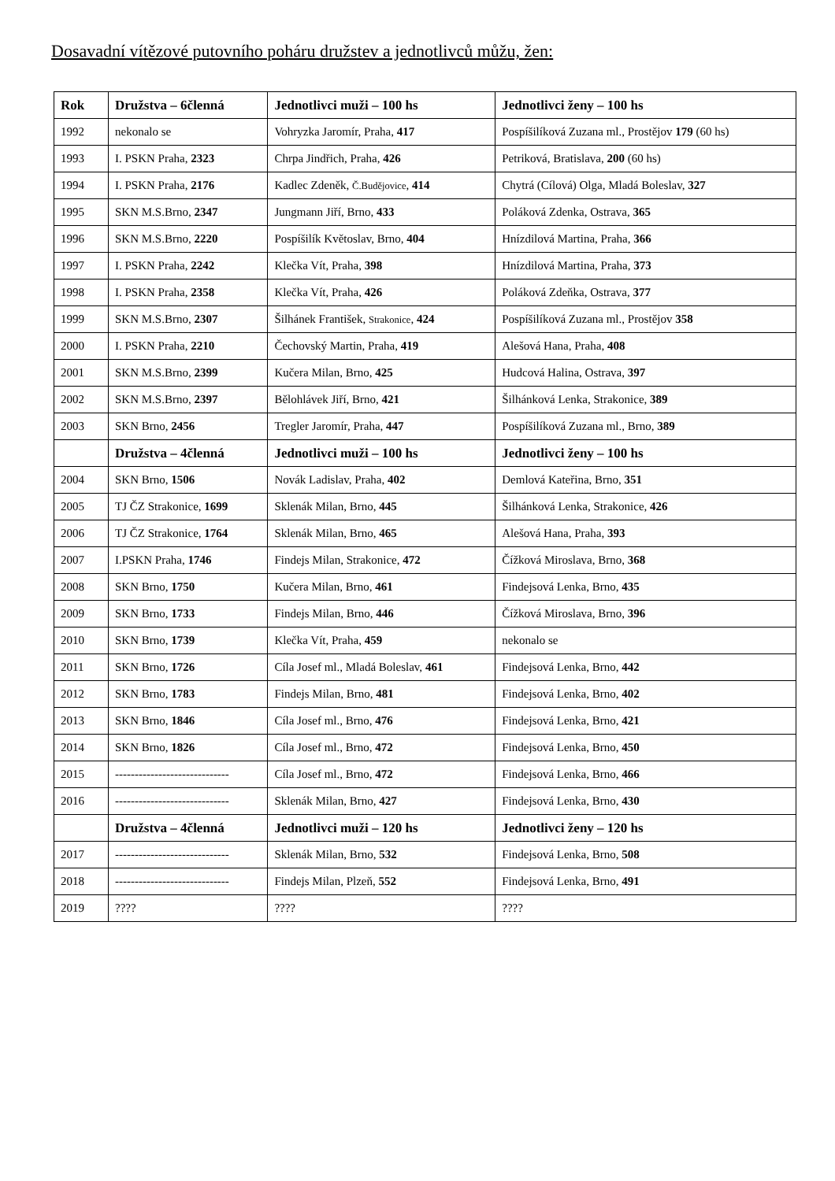Dosavadní vítězové putovního poháru družstev a jednotlivců můžu, žen:
| Rok | Družstva – 6členná | Jednotlivci muži – 100 hs | Jednotlivci ženy – 100 hs |
| --- | --- | --- | --- |
| 1992 | nekonalo se | Vohryzka Jaromír, Praha, 417 | Pospíšilíková Zuzana ml., Prostějov 179 (60 hs) |
| 1993 | I. PSKN Praha, 2323 | Chrpa Jindřich, Praha, 426 | Petriková, Bratislava, 200 (60 hs) |
| 1994 | I. PSKN Praha, 2176 | Kadlec Zdeněk, Č.Budějovice , 414 | Chytrá (Cílová) Olga, Mladá Boleslav, 327 |
| 1995 | SKN M.S.Brno, 2347 | Jungmann Jiří, Brno, 433 | Poláková Zdenka, Ostrava, 365 |
| 1996 | SKN M.S.Brno, 2220 | Pospíšilík Květoslav, Brno, 404 | Hnízdilová Martina, Praha, 366 |
| 1997 | I. PSKN Praha, 2242 | Klečka Vít, Praha, 398 | Hnízdilová Martina, Praha, 373 |
| 1998 | I. PSKN Praha, 2358 | Klečka Vít, Praha, 426 | Poláková Zdeňka, Ostrava, 377 |
| 1999 | SKN M.S.Brno, 2307 | Šilhánek František, Strakonice , 424 | Pospíšilíková Zuzana ml., Prostějov 358 |
| 2000 | I. PSKN Praha, 2210 | Čechovský Martin, Praha, 419 | Alešová Hana, Praha, 408 |
| 2001 | SKN M.S.Brno, 2399 | Kučera Milan, Brno, 425 | Hudcová Halina, Ostrava, 397 |
| 2002 | SKN M.S.Brno, 2397 | Bělohlávek Jiří, Brno, 421 | Šilhánková Lenka, Strakonice, 389 |
| 2003 | SKN Brno, 2456 | Tregler Jaromír, Praha, 447 | Pospíšilíková Zuzana ml., Brno, 389 |
| | Družstva – 4členná | Jednotlivci muži – 100 hs | Jednotlivci ženy – 100 hs |
| 2004 | SKN Brno, 1506 | Novák Ladislav, Praha, 402 | Demlová Kateřina, Brno, 351 |
| 2005 | TJ ČZ Strakonice, 1699 | Sklenák Milan, Brno, 445 | Šilhánková Lenka, Strakonice, 426 |
| 2006 | TJ ČZ Strakonice, 1764 | Sklenák Milan, Brno, 465 | Alešová Hana, Praha, 393 |
| 2007 | I.PSKN Praha, 1746 | Findejs Milan, Strakonice, 472 | Čížková Miroslava, Brno, 368 |
| 2008 | SKN Brno, 1750 | Kučera Milan, Brno, 461 | Findejsová Lenka, Brno, 435 |
| 2009 | SKN Brno, 1733 | Findejs Milan, Brno, 446 | Čížková Miroslava, Brno, 396 |
| 2010 | SKN Brno, 1739 | Klečka Vít, Praha, 459 | nekonalo se |
| 2011 | SKN Brno, 1726 | Cíla Josef ml., Mladá Boleslav, 461 | Findejsová Lenka, Brno, 442 |
| 2012 | SKN Brno, 1783 | Findejs Milan, Brno, 481 | Findejsová Lenka, Brno, 402 |
| 2013 | SKN Brno, 1846 | Cíla Josef ml., Brno, 476 | Findejsová Lenka, Brno, 421 |
| 2014 | SKN Brno, 1826 | Cíla Josef ml., Brno, 472 | Findejsová Lenka, Brno, 450 |
| 2015 | ----------------------------- | Cíla Josef ml., Brno, 472 | Findejsová Lenka, Brno, 466 |
| 2016 | ----------------------------- | Sklenák Milan, Brno, 427 | Findejsová Lenka, Brno, 430 |
| | Družstva – 4členná | Jednotlivci muži – 120 hs | Jednotlivci ženy – 120 hs |
| 2017 | ----------------------------- | Sklenák Milan, Brno, 532 | Findejsová Lenka, Brno, 508 |
| 2018 | ----------------------------- | Findejs Milan, Plzeň, 552 | Findejsová Lenka, Brno, 491 |
| 2019 | ???? | ???? | ???? |